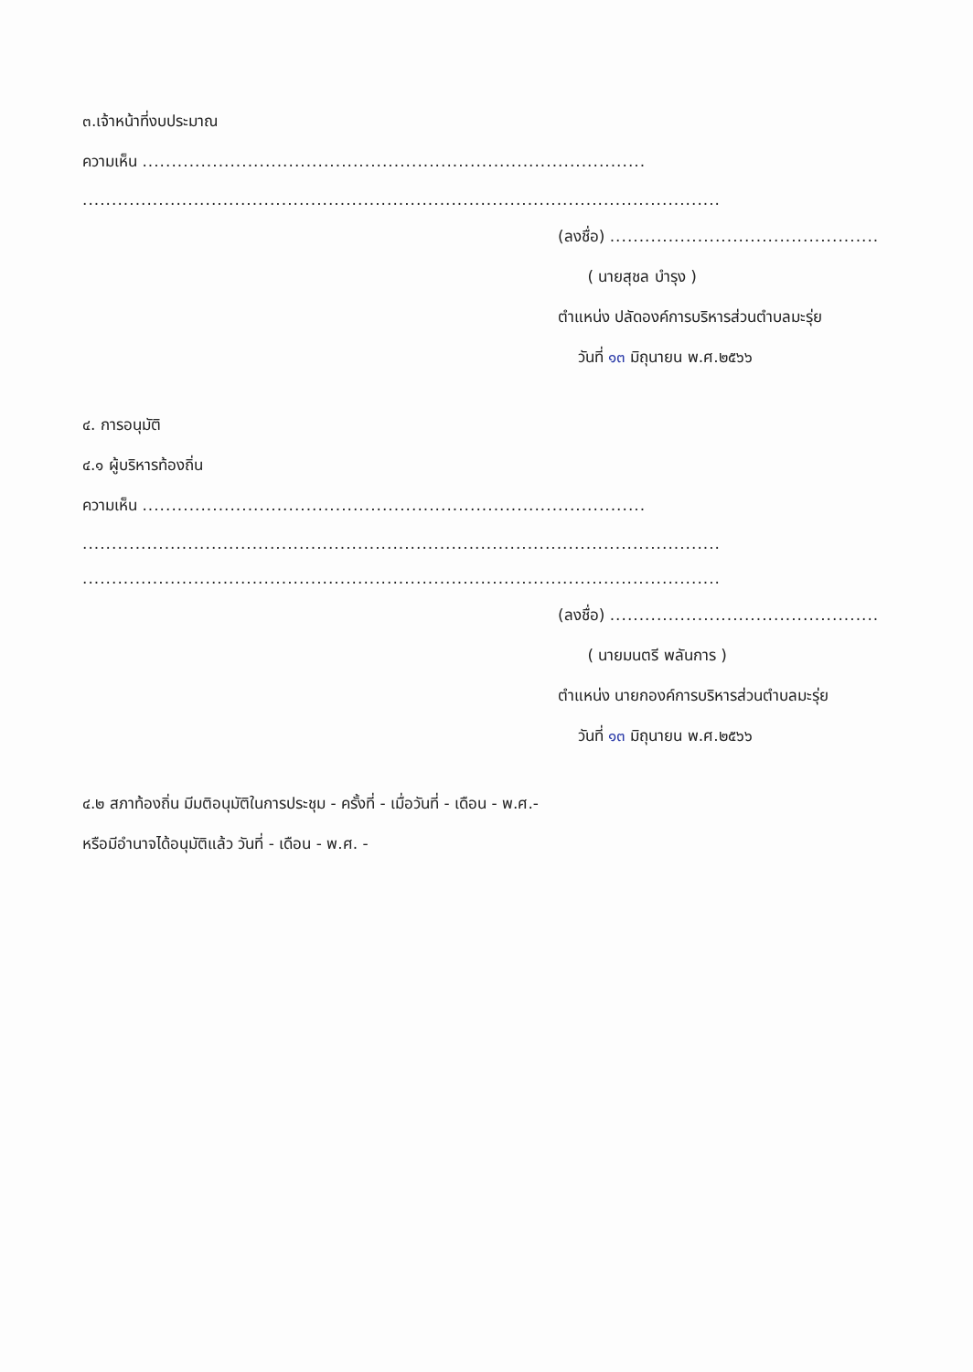๓.เจ้าหน้าที่งบประมาณ
ความเห็น ......................................................................................
.............................................................................................................
(ลงชื่อ) ..............................................
( นายสุชล บำรุง )
ตำแหน่ง ปลัดองค์การบริหารส่วนตำบลมะรุ่ย
วันที่ ๑๓ มิถุนายน พ.ศ.๒๕๖๖
๔. การอนุมัติ
๔.๑ ผู้บริหารท้องถิ่น
ความเห็น ......................................................................................
.............................................................................................................
.............................................................................................................
(ลงชื่อ) ..............................................
( นายมนตรี พลันการ )
ตำแหน่ง นายกองค์การบริหารส่วนตำบลมะรุ่ย
วันที่ ๑๓ มิถุนายน พ.ศ.๒๕๖๖
๔.๒ สภาท้องถิ่น มีมติอนุมัติในการประชุม - ครั้งที่ - เมื่อวันที่ - เดือน - พ.ศ.-
หรือมีอำนาจได้อนุมัติแล้ว วันที่ - เดือน - พ.ศ. -